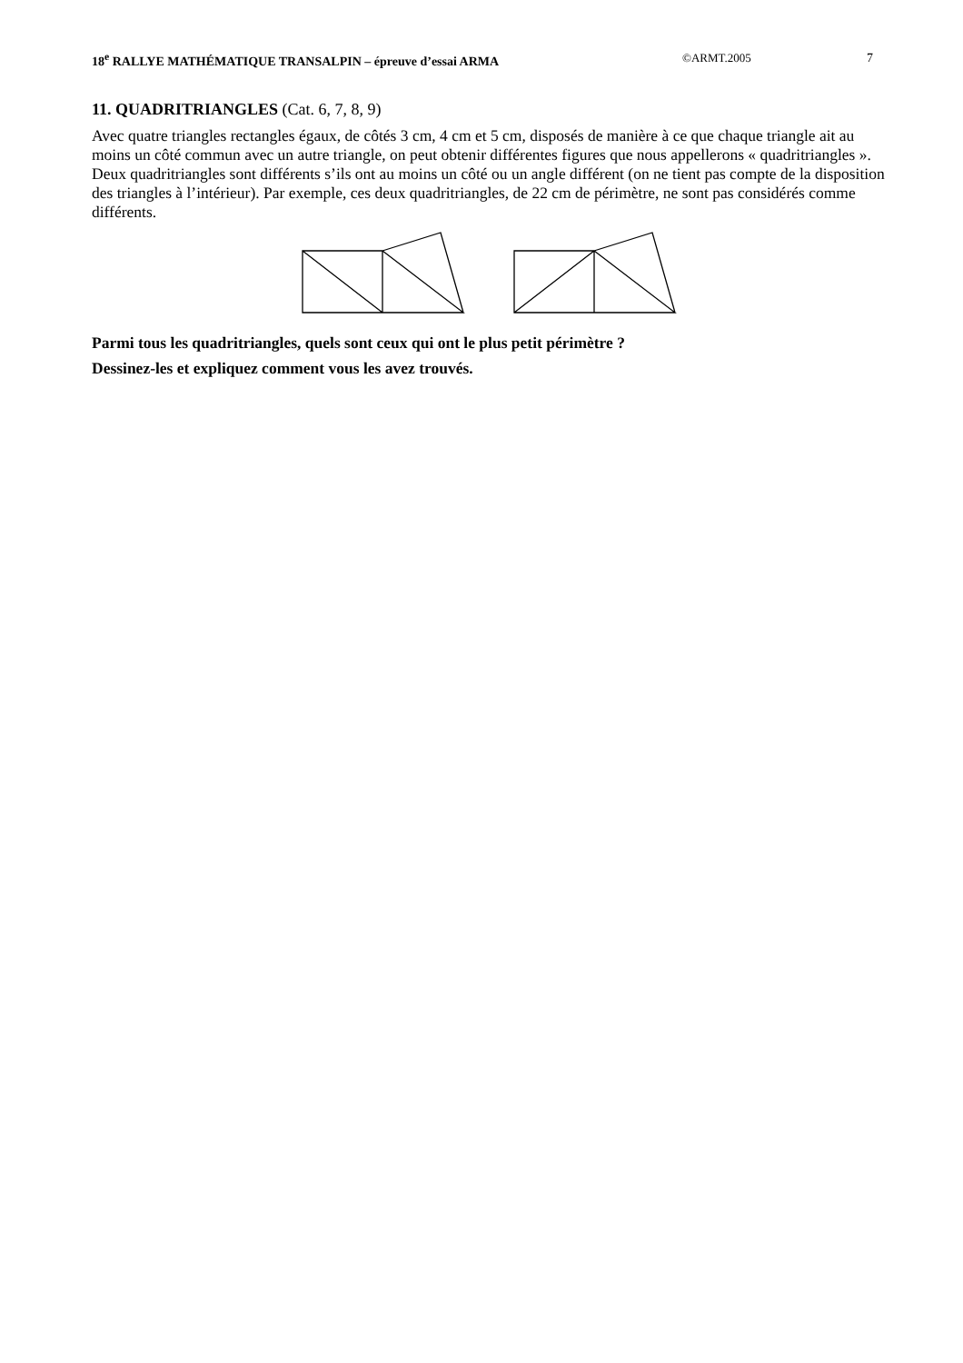18<sup>e</sup> RALLYE MATHÉMATIQUE TRANSALPIN – épreuve d’essai ARMA ©ARMT.2005 7
11. QUADRITRIANGLES (Cat. 6, 7, 8, 9)
Avec quatre triangles rectangles égaux, de côtés 3 cm, 4 cm et 5 cm, disposés de manière à ce que chaque triangle ait au moins un côté commun avec un autre triangle, on peut obtenir différentes figures que nous appellerons « quadritriangles ».
Deux quadritriangles sont différents s’ils ont au moins un côté ou un angle différent (on ne tient pas compte de la disposition des triangles à l’intérieur). Par exemple, ces deux quadritriangles, de 22 cm de périmètre, ne sont pas considérés comme différents.
Parmi tous les quadritriangles, quels sont ceux qui ont le plus petit périmètre ?
Dessinez-les et expliquez comment vous les avez trouvés.